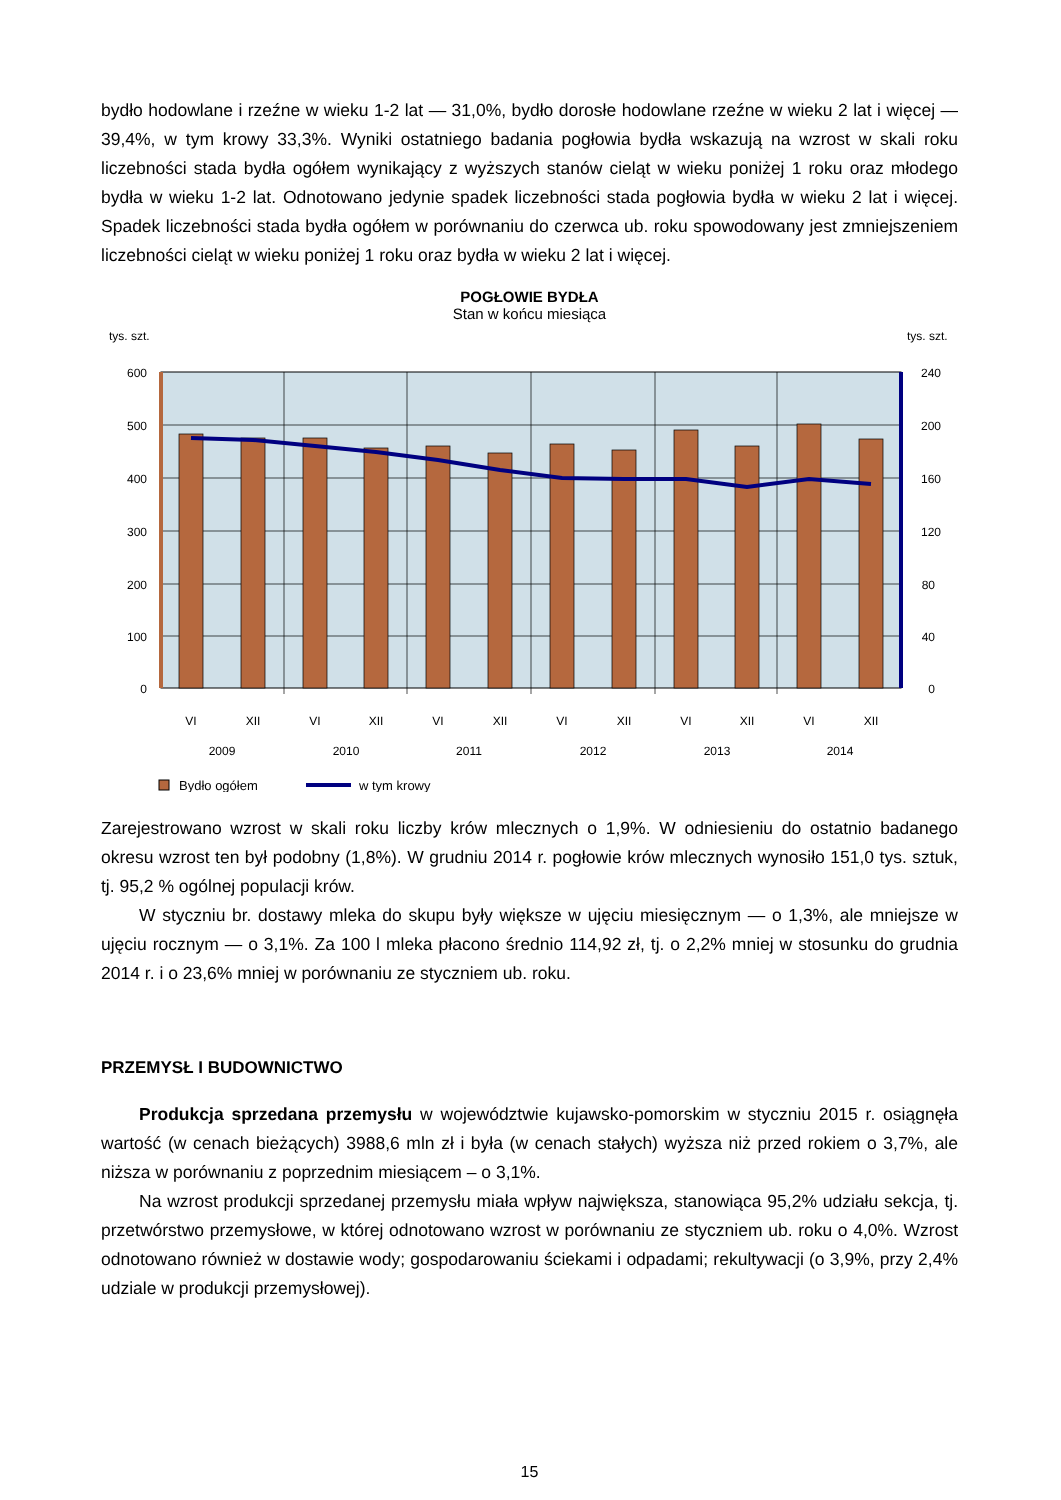bydło hodowlane i rzeźne w wieku 1-2 lat — 31,0%, bydło dorosłe hodowlane rzeźne w wieku 2 lat i więcej — 39,4%, w tym krowy 33,3%. Wyniki ostatniego badania pogłowia bydła wskazują na wzrost w skali roku liczebności stada bydła ogółem wynikający z wyższych stanów cieląt w wieku poniżej 1 roku oraz młodego bydła w wieku 1-2 lat. Odnotowano jedynie spadek liczebności stada pogłowia bydła w wieku 2 lat i więcej. Spadek liczebności stada bydła ogółem w porównaniu do czerwca ub. roku spowodowany jest zmniejszeniem liczebności cieląt w wieku poniżej 1 roku oraz bydła w wieku 2 lat i więcej.
POGŁOWIE BYDŁA
Stan w końcu miesiąca
tys. szt.
tys. szt.
600
500
400
300
200
100
0
240
200
160
120
80
40
0
VI
XII
VI
XII
VI
XII
VI
XII
VI
XII
VI
XII
2009
2010
2011
2012
2013
2014
Bydło ogółem
w tym krowy
Zarejestrowano wzrost w skali roku liczby krów mlecznych o 1,9%. W odniesieniu do ostatnio badanego okresu wzrost ten był podobny (1,8%). W grudniu 2014 r. pogłowie krów mlecznych wynosiło 151,0 tys. sztuk, tj. 95,2 % ogólnej populacji krów.
W styczniu br. dostawy mleka do skupu były większe w ujęciu miesięcznym — o 1,3%, ale mniejsze w ujęciu rocznym — o 3,1%. Za 100 l mleka płacono średnio 114,92 zł, tj. o 2,2% mniej w stosunku do grudnia 2014 r. i o 23,6% mniej w porównaniu ze styczniem ub. roku.
PRZEMYSŁ I BUDOWNICTWO
Produkcja sprzedana przemysłu w województwie kujawsko-pomorskim w styczniu 2015 r. osiągnęła wartość (w cenach bieżących) 3988,6 mln zł i była (w cenach stałych) wyższa niż przed rokiem o 3,7%, ale niższa w porównaniu z poprzednim miesiącem – o 3,1%.
Na wzrost produkcji sprzedanej przemysłu miała wpływ największa, stanowiąca 95,2% udziału sekcja, tj. przetwórstwo przemysłowe, w której odnotowano wzrost w porównaniu ze styczniem ub. roku o 4,0%. Wzrost odnotowano również w dostawie wody; gospodarowaniu ściekami i odpadami; rekultywacji (o 3,9%, przy 2,4% udziale w produkcji przemysłowej).
15